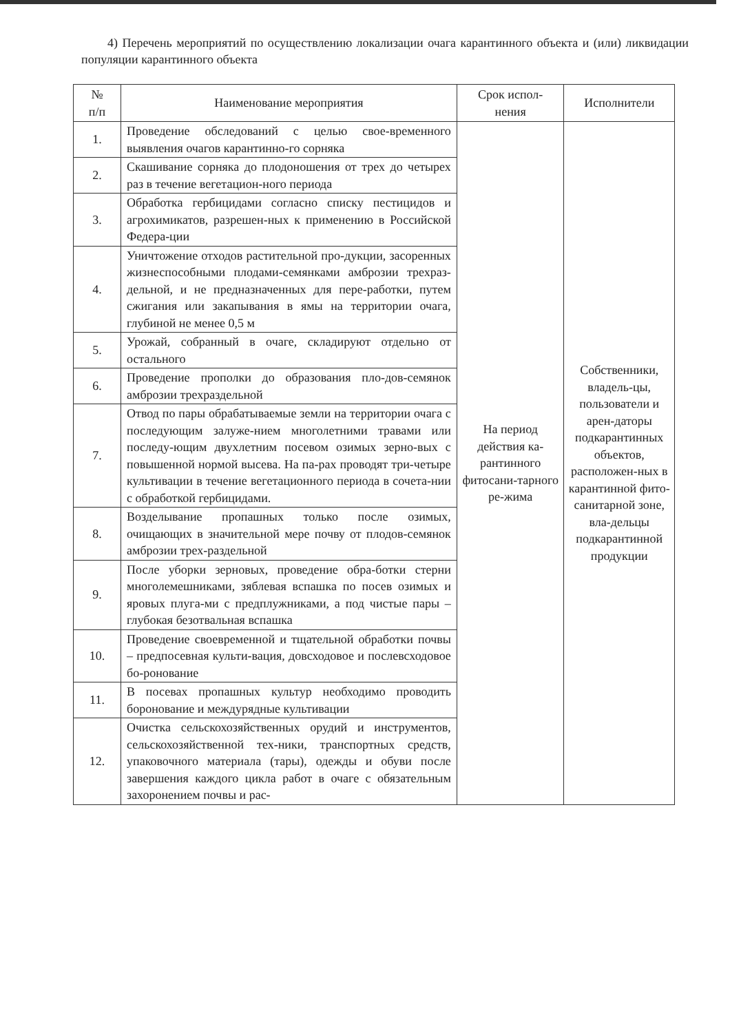4) Перечень мероприятий по осуществлению локализации очага карантинного объекта и (или) ликвидации популяции карантинного объекта
| № п/п | Наименование мероприятия | Срок испол- нения | Исполнители |
| --- | --- | --- | --- |
| 1. | Проведение обследований с целью свое-временного выявления очагов карантинно-го сорняка | На период действия ка-рантинного фитосани-тарного ре-жима | Собственники, владель-цы, пользователи и арен-даторы подкарантинных объектов, расположен-ных в карантинной фито-санитарной зоне, вла-дельцы подкарантинной продукции |
| 2. | Скашивание сорняка до плодоношения от трех до четырех раз в течение вегетацион-ного периода | | |
| 3. | Обработка гербицидами согласно списку пестицидов и агрохимикатов, разрешен-ных к применению в Российской Федера-ции | | |
| 4. | Уничтожение отходов растительной про-дукции, засоренных жизнеспособными плодами-семянками амброзии трехраз-дельной, и не предназначенных для пере-работки, путем сжигания или закапывания в ямы на территории очага, глубиной не менее 0,5 м | | |
| 5. | Урожай, собранный в очаге, складируют отдельно от остального | | |
| 6. | Проведение прополки до образования пло-дов-семянок амброзии трехраздельной | | |
| 7. | Отвод по пары обрабатываемые земли на территории очага с последующим залуже-нием многолетними травами или последу-ющим двухлетним посевом озимых зерно-вых с повышенной нормой высева. На па-рах проводят три-четыре культивации в течение вегетационного периода в сочета-нии с обработкой гербицидами. | | |
| 8. | Возделывание пропашных только после озимых, очищающих в значительной мере почву от плодов-семянок амброзии трех-раздельной | | |
| 9. | После уборки зерновых, проведение обра-ботки стерни многолемешниками, зяблевая вспашка по посев озимых и яровых плуга-ми с предплужниками, а под чистые пары – глубокая безотвальная вспашка | | |
| 10. | Проведение своевременной и тщательной обработки почвы – предпосевная культи-вация, довсходовое и послевсходовое бо-ронование | | |
| 11. | В посевах пропашных культур необходимо проводить боронование и междурядные культивации | | |
| 12. | Очистка сельскохозяйственных орудий и инструментов, сельскохозяйственной тех-ники, транспортных средств, упаковочного материала (тары), одежды и обуви после завершения каждого цикла работ в очаге с обязательным захоронением почвы и рас- | | |